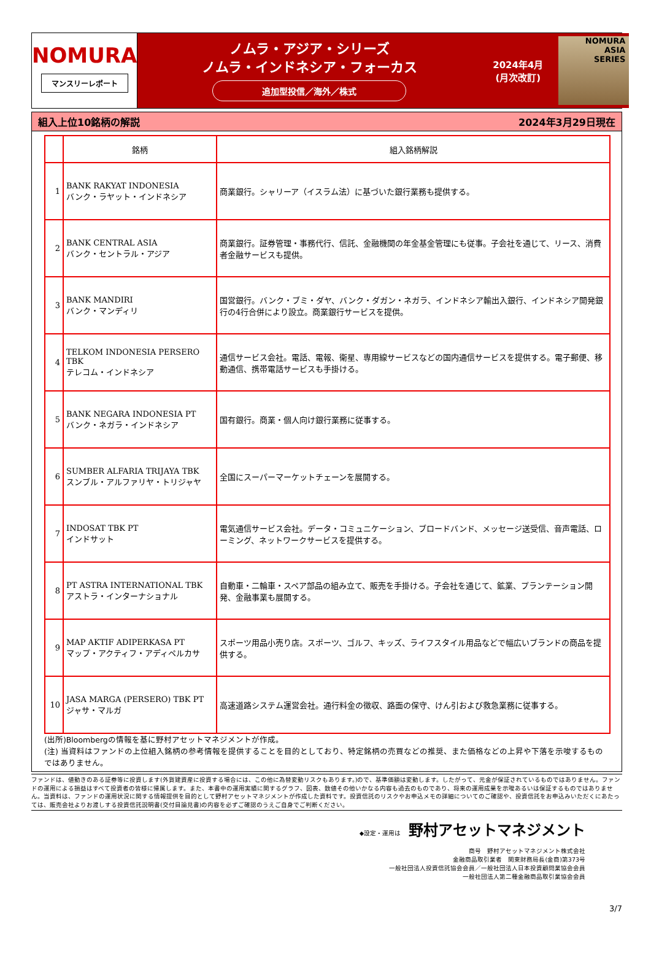NOMURA
マンスリーレポート
ノムラ・アジア・シリーズ
ノムラ・インドネシア・フォーカス
追加型投信／海外／株式
2024年4月
(月次改訂)
NOMURA
ASIA
SERIES
組入上位10銘柄の解説 2024年3月29日現在
| | 銘柄 | 組入銘柄解説 |
| --- | --- | --- |
| 1 | BANK RAKYAT INDONESIA バンク・ラヤット・インドネシア | 商業銀行。シャリーア（イスラム法）に基づいた銀行業務も提供する。 |
| 2 | BANK CENTRAL ASIA バンク・セントラル・アジア | 商業銀行。証券管理・事務代行、信託、金融機関の年金基金管理にも従事。子会社を通じて、リース、消費者金融サービスも提供。 |
| 3 | BANK MANDIRI バンク・マンディリ | 国営銀行。バンク・ブミ・ダヤ、バンク・ダガン・ネガラ、インドネシア輸出入銀行、インドネシア開発銀行の4行合併により設立。商業銀行サービスを提供。 |
| 4 | TELKOM INDONESIA PERSERO TBK テレコム・インドネシア | 通信サービス会社。電話、電報、衛星、専用線サービスなどの国内通信サービスを提供する。電子郵便、移動通信、携帯電話サービスも手掛ける。 |
| 5 | BANK NEGARA INDONESIA PT バンク・ネガラ・インドネシア | 国有銀行。商業・個人向け銀行業務に従事する。 |
| 6 | SUMBER ALFARIA TRIJAYA TBK スンブル・アルファリヤ・トリジャヤ | 全国にスーパーマーケットチェーンを展開する。 |
| 7 | INDOSAT TBK PT インドサット | 電気通信サービス会社。データ・コミュニケーション、ブロードバンド、メッセージ送受信、音声電話、ローミング、ネットワークサービスを提供する。 |
| 8 | PT ASTRA INTERNATIONAL TBK アストラ・インターナショナル | 自動車・二輪車・スペア部品の組み立て、販売を手掛ける。子会社を通じて、鉱業、プランテーション開発、金融事業も展開する。 |
| 9 | MAP AKTIF ADIPERKASA PT マップ・アクティフ・アディペルカサ | スポーツ用品小売り店。スポーツ、ゴルフ、キッズ、ライフスタイル用品などで幅広いブランドの商品を提供する。 |
| 10 | JASA MARGA (PERSERO) TBK PT ジャサ・マルガ | 高速道路システム運営会社。通行料金の徴収、路面の保守、けん引および救急業務に従事する。 |
(出所)Bloombergの情報を基に野村アセットマネジメントが作成。
(注) 当資料はファンドの上位組入銘柄の参考情報を提供することを目的としており、特定銘柄の売買などの推奨、また価格などの上昇や下落を示唆するものではありません。
ファンドは、値動きのある証券等に投資します(外貨建資産に投資する場合には、この他に為替変動リスクもあります。)ので、基準価額は変動します。したがって、元金が保証されているものではありません。ファンドの運用による損益はすべて投資者の皆様に帰属します。また、本書中の運用実績に関するグラフ、図表、数値その他いかなる内容も過去のものであり、将来の運用成果を示唆あるいは保証するものではありません。当資料は、ファンドの運用状況に関する情報提供を目的として野村アセットマネジメントが作成した資料です。投資信託のリスクやお申込メモの詳細についてのご確認や、投資信託をお申込みいただくにあたっては、販売会社よりお渡しする投資信託説明書(交付目論見書)の内容を必ずご確認のうえご自身でご判断ください。
◆設定・運用は 野村アセットマネジメント
商号　野村アセットマネジメント株式会社
金融商品取引業者　関東財務局長(金商)第373号
一般社団法人投資信託協会会員／一般社団法人日本投資顧問業協会会員
一般社団法人第二種金融商品取引業協会会員
3/7